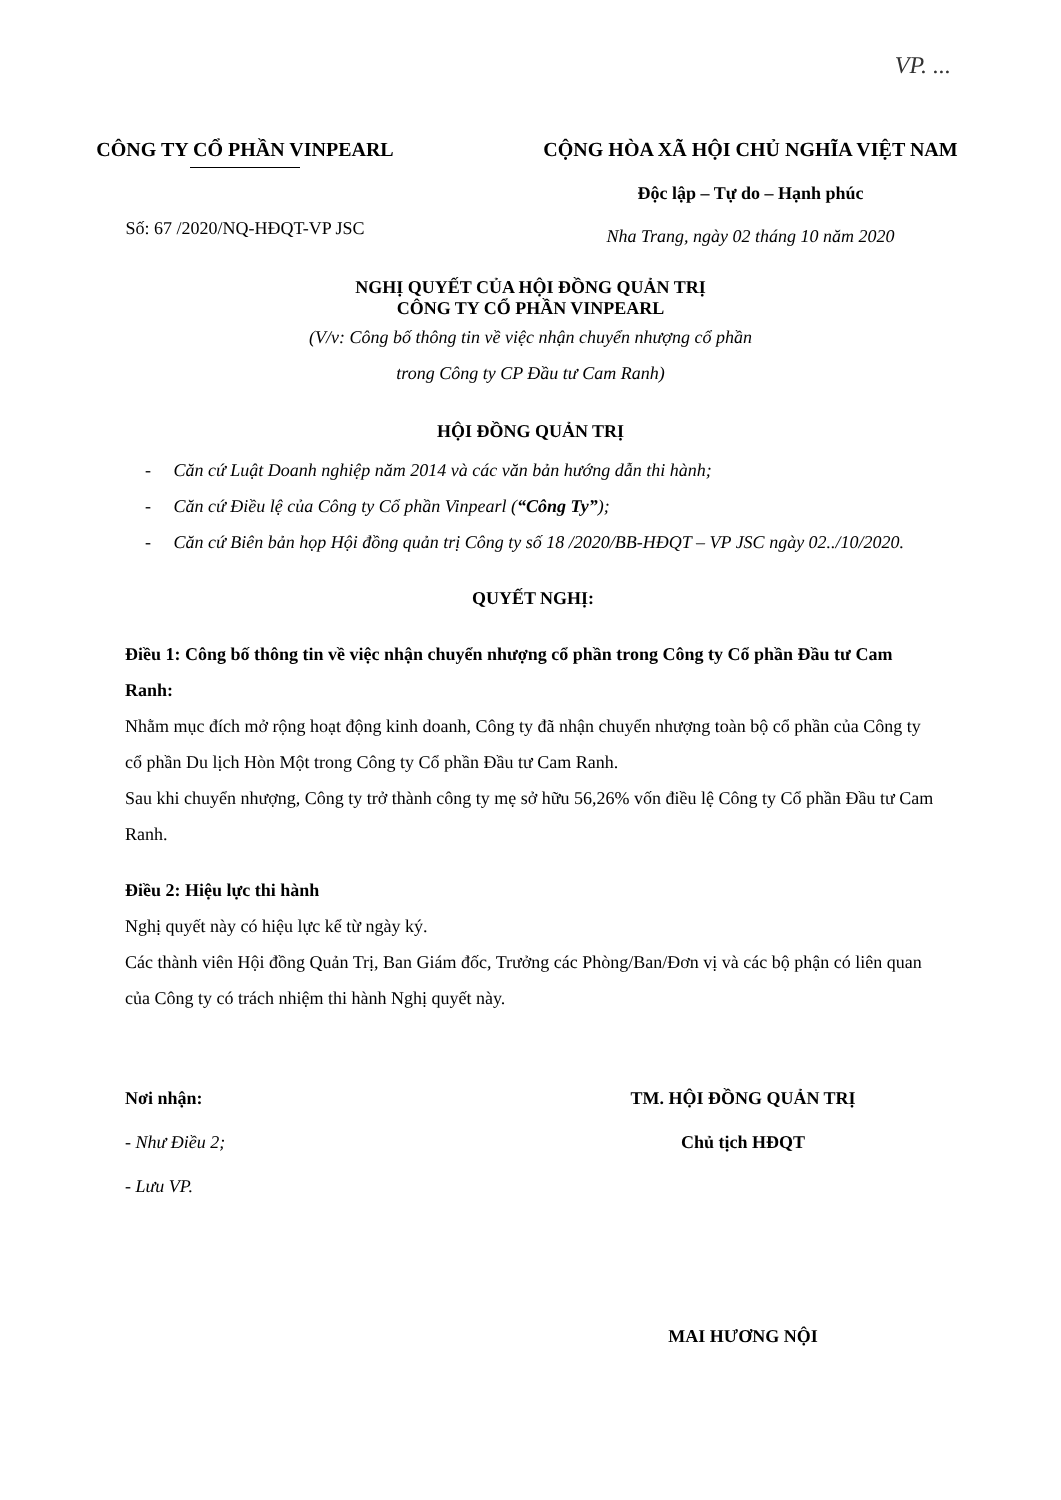VP. ...
CÔNG TY CỔ PHẦN VINPEARL
Số: 67 /2020/NQ-HĐQT-VP JSC
CỘNG HÒA XÃ HỘI CHỦ NGHĨA VIỆT NAM
Độc lập – Tự do – Hạnh phúc
Nha Trang, ngày 02 tháng 10 năm 2020
NGHỊ QUYẾT CỦA HỘI ĐỒNG QUẢN TRỊ
CÔNG TY CỔ PHẦN VINPEARL
(V/v: Công bố thông tin về việc nhận chuyển nhượng cổ phần
trong Công ty CP Đầu tư Cam Ranh)
HỘI ĐỒNG QUẢN TRỊ
- Căn cứ Luật Doanh nghiệp năm 2014 và các văn bản hướng dẫn thi hành;
- Căn cứ Điều lệ của Công ty Cổ phần Vinpearl (“Công Ty”);
- Căn cứ Biên bản họp Hội đồng quản trị Công ty số 18 /2020/BB-HĐQT – VP JSC ngày 02../10/2020.
QUYẾT NGHỊ:
Điều 1: Công bố thông tin về việc nhận chuyển nhượng cổ phần trong Công ty Cổ phần Đầu tư Cam Ranh:
Nhằm mục đích mở rộng hoạt động kinh doanh, Công ty đã nhận chuyển nhượng toàn bộ cổ phần của Công ty cổ phần Du lịch Hòn Một trong Công ty Cổ phần Đầu tư Cam Ranh.
Sau khi chuyển nhượng, Công ty trở thành công ty mẹ sở hữu 56,26% vốn điều lệ Công ty Cổ phần Đầu tư Cam Ranh.
Điều 2: Hiệu lực thi hành
Nghị quyết này có hiệu lực kể từ ngày ký.
Các thành viên Hội đồng Quản Trị, Ban Giám đốc, Trưởng các Phòng/Ban/Đơn vị và các bộ phận có liên quan của Công ty có trách nhiệm thi hành Nghị quyết này.
Nơi nhận:
- Như Điều 2;
- Lưu VP.
TM. HỘI ĐỒNG QUẢN TRỊ
Chủ tịch HĐQT
MAI HƯƠNG NỘI